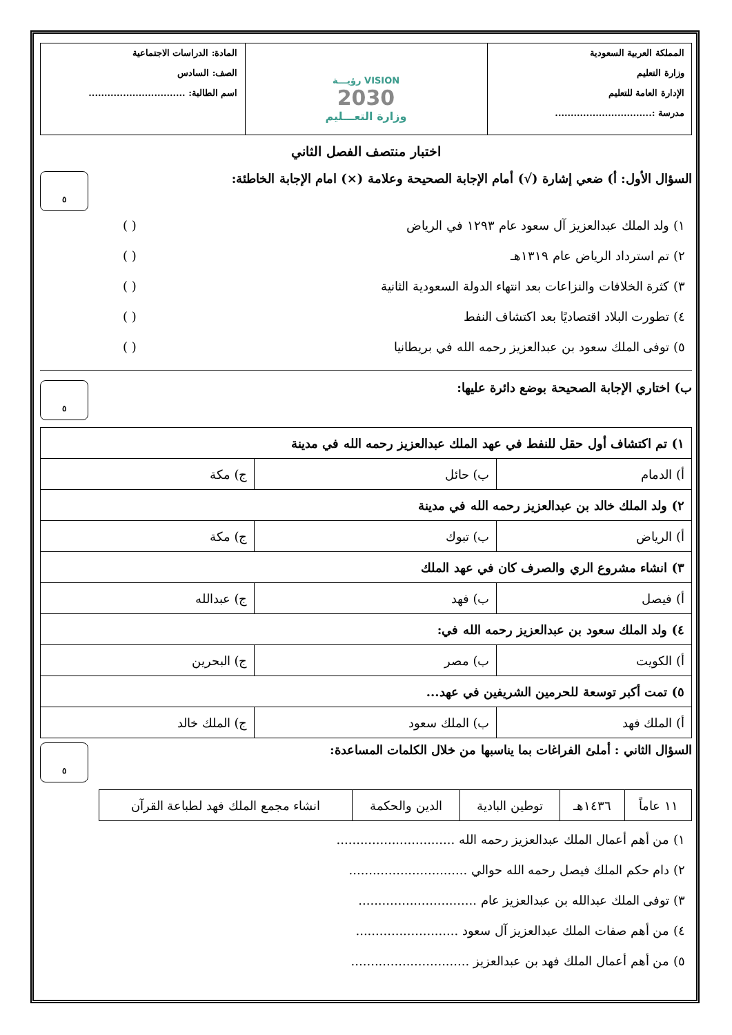المملكة العربية السعودية
وزارة التعليم
الإدارة العامة للتعليم
مدرسة :...............................
VISION رؤيـــة
2030
وزارة التعـــليم
المادة: الدراسات الاجتماعية
الصف: السادس
اسم الطالبة: ...............................
اختبار منتصف الفصل الثاني
السؤال الأول: أ) ضعي إشارة (√) أمام الإجابة الصحيحة وعلامة (×) امام الإجابة الخاطئة:
٥
١) ولد الملك عبدالعزيز آل سعود عام ١٢٩٣ في الرياض ( )
٢) تم استرداد الرياض عام ١٣١٩هـ ( )
٣) كثرة الخلافات والنزاعات بعد انتهاء الدولة السعودية الثانية ( )
٤) تطورت البلاد اقتصاديًا بعد اكتشاف النفط ( )
٥) توفى الملك سعود بن عبدالعزيز رحمه الله في بريطانيا ( )
ب) اختاري الإجابة الصحيحة بوضع دائرة عليها:
٥
| ١) تم اكتشاف أول حقل للنفط في عهد الملك عبدالعزيز رحمه الله في مدينة | | |
| أ) الدمام | ب) حائل | ج) مكة |
| ٢) ولد الملك خالد بن عبدالعزيز رحمه الله في مدينة | | |
| أ) الرياض | ب) تبوك | ج) مكة |
| ٣) انشاء مشروع الري والصرف كان في عهد الملك | | |
| أ) فيصل | ب) فهد | ج) عبدالله |
| ٤) ولد الملك سعود بن عبدالعزيز رحمه الله في: | | |
| أ) الكويت | ب) مصر | ج) البحرين |
| ٥) تمت أكبر توسعة للحرمين الشريفين في عهد... | | |
| أ) الملك فهد | ب) الملك سعود | ج) الملك خالد |
السؤال الثاني : أملئ الفراغات بما يناسبها من خلال الكلمات المساعدة:
٥
| ١١ عاماً | ١٤٣٦هـ | توطين البادية | الدين والحكمة | انشاء مجمع الملك فهد لطباعة القرآن |
١) من أهم أعمال الملك عبدالعزيز رحمه الله ..............................
٢) دام حكم الملك فيصل رحمه الله حوالي ..............................
٣) توفى الملك عبدالله بن عبدالعزيز عام ..............................
٤) من أهم صفات الملك عبدالعزيز آل سعود ..........................
٥) من أهم أعمال الملك فهد بن عبدالعزيز ..............................